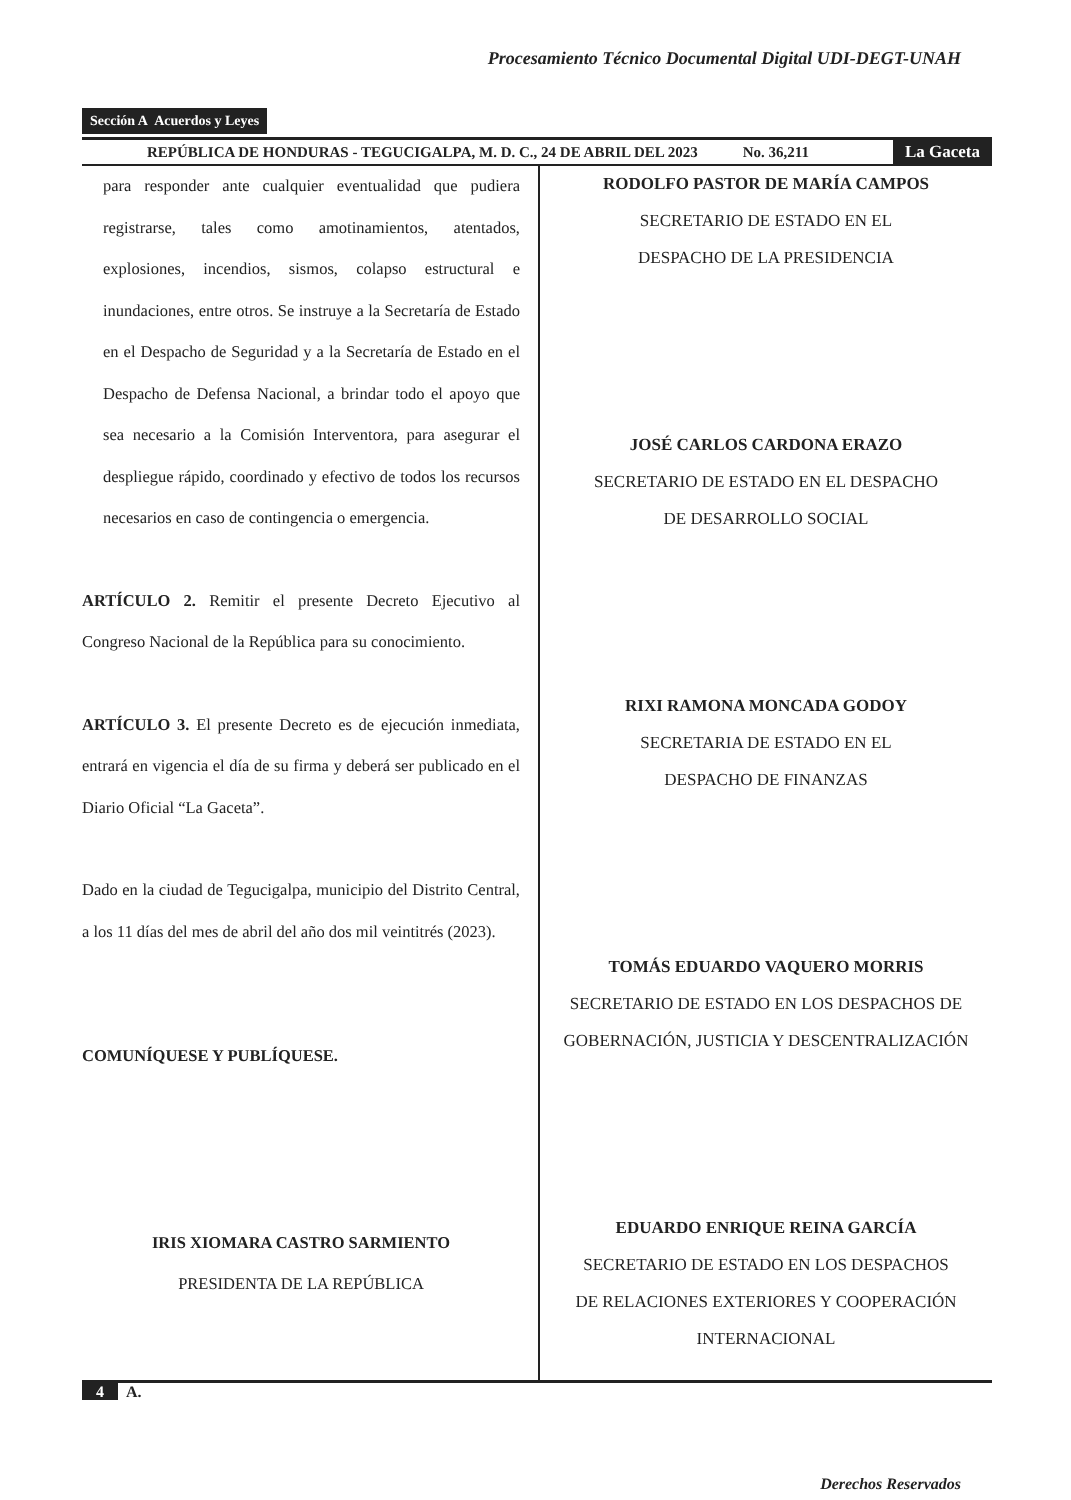Procesamiento Técnico Documental Digital UDI-DEGT-UNAH
Sección A Acuerdos y Leyes
REPÚBLICA DE HONDURAS - TEGUCIGALPA, M. D. C., 24 DE ABRIL DEL 2023 No. 36,211 La Gaceta
para responder ante cualquier eventualidad que pudiera registrarse, tales como amotinamientos, atentados, explosiones, incendios, sismos, colapso estructural e inundaciones, entre otros. Se instruye a la Secretaría de Estado en el Despacho de Seguridad y a la Secretaría de Estado en el Despacho de Defensa Nacional, a brindar todo el apoyo que sea necesario a la Comisión Interventora, para asegurar el despliegue rápido, coordinado y efectivo de todos los recursos necesarios en caso de contingencia o emergencia.
ARTÍCULO 2. Remitir el presente Decreto Ejecutivo al Congreso Nacional de la República para su conocimiento.
ARTÍCULO 3. El presente Decreto es de ejecución inmediata, entrará en vigencia el día de su firma y deberá ser publicado en el Diario Oficial “La Gaceta”.
Dado en la ciudad de Tegucigalpa, municipio del Distrito Central, a los 11 días del mes de abril del año dos mil veintitrés (2023).
COMUNÍQUESE Y PUBLÍQUESE.
IRIS XIOMARA CASTRO SARMIENTO
PRESIDENTA DE LA REPÚBLICA
RODOLFO PASTOR DE MARÍA CAMPOS
SECRETARIO DE ESTADO EN EL
DESPACHO DE LA PRESIDENCIA
JOSÉ CARLOS CARDONA ERAZO
SECRETARIO DE ESTADO EN EL DESPACHO
DE DESARROLLO SOCIAL
RIXI RAMONA MONCADA GODOY
SECRETARIA DE ESTADO EN EL
DESPACHO DE FINANZAS
TOMÁS EDUARDO VAQUERO MORRIS
SECRETARIO DE ESTADO EN LOS DESPACHOS DE
GOBERNACIÓN, JUSTICIA Y DESCENTRALIZACIÓN
EDUARDO ENRIQUE REINA GARCÍA
SECRETARIO DE ESTADO EN LOS DESPACHOS
DE RELACIONES EXTERIORES Y COOPERACIÓN
INTERNACIONAL
4 A.
Derechos Reservados